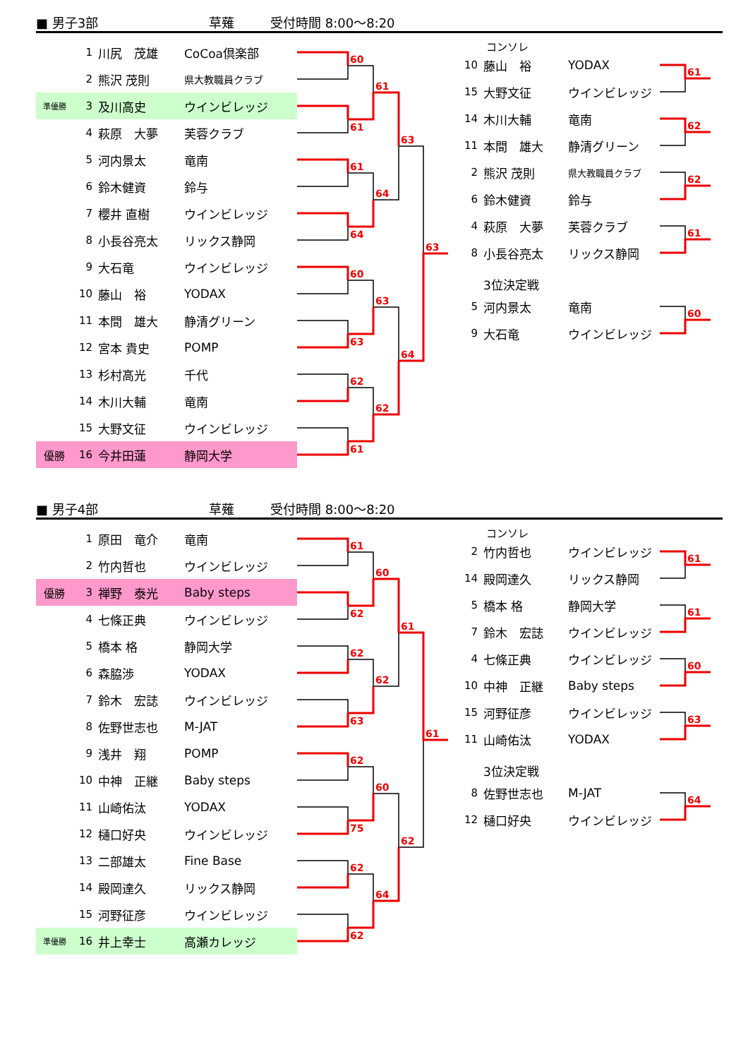■ 男子3部 草薙 受付時間 8:00～8:20
| | 1 | 川尻 茂雄 | CoCoa倶楽部 |
| | 2 | 熊沢 茂則 | 県大教職員クラブ |
| 準優勝 | 3 | 及川高史 | ウインビレッジ |
| | 4 | 萩原 大夢 | 芙蓉クラブ |
| | 5 | 河内景太 | 竜南 |
| | 6 | 鈴木健資 | 鈴与 |
| | 7 | 櫻井 直樹 | ウインビレッジ |
| | 8 | 小長谷亮太 | リックス静岡 |
| | 9 | 大石竜 | ウインビレッジ |
| | 10 | 藤山 裕 | YODAX |
| | 11 | 本間 雄大 | 静清グリーン |
| | 12 | 宮本 貴史 | POMP |
| | 13 | 杉村高光 | 千代 |
| | 14 | 木川大輔 | 竜南 |
| | 15 | 大野文征 | ウインビレッジ |
| 優勝 | 16 | 今井田蓮 | 静岡大学 |
60
61
61
64
60
63
62
61
61
64
63
62
63
64
63
コンソレ
| 10 | 藤山 裕 | YODAX |
| 15 | 大野文征 | ウインビレッジ |
| 14 | 木川大輔 | 竜南 |
| 11 | 本間 雄大 | 静清グリーン |
| 2 | 熊沢 茂則 | 県大教職員クラブ |
| 6 | 鈴木健資 | 鈴与 |
| 4 | 萩原 大夢 | 芙蓉クラブ |
| 8 | 小長谷亮太 | リックス静岡 |
| | 3位決定戦 | |
| 5 | 河内景太 | 竜南 |
| 9 | 大石竜 | ウインビレッジ |
61
62
62
61
60
■ 男子4部 草薙 受付時間 8:00～8:20
| | 1 | 原田 竜介 | 竜南 |
| | 2 | 竹内哲也 | ウインビレッジ |
| 優勝 | 3 | 禅野 泰光 | Baby steps |
| | 4 | 七條正典 | ウインビレッジ |
| | 5 | 橋本 格 | 静岡大学 |
| | 6 | 森脇渉 | YODAX |
| | 7 | 鈴木 宏誌 | ウインビレッジ |
| | 8 | 佐野世志也 | M-JAT |
| | 9 | 浅井 翔 | POMP |
| | 10 | 中神 正継 | Baby steps |
| | 11 | 山崎佑汰 | YODAX |
| | 12 | 樋口好央 | ウインビレッジ |
| | 13 | 二部雄太 | Fine Base |
| | 14 | 殿岡達久 | リックス静岡 |
| | 15 | 河野征彦 | ウインビレッジ |
| 準優勝 | 16 | 井上幸士 | 高瀬カレッジ |
61
62
62
63
62
75
62
62
60
62
60
64
61
62
61
コンソレ
| 2 | 竹内哲也 | ウインビレッジ |
| 14 | 殿岡達久 | リックス静岡 |
| 5 | 橋本 格 | 静岡大学 |
| 7 | 鈴木 宏誌 | ウインビレッジ |
| 4 | 七條正典 | ウインビレッジ |
| 10 | 中神 正継 | Baby steps |
| 15 | 河野征彦 | ウインビレッジ |
| 11 | 山崎佑汰 | YODAX |
| | 3位決定戦 | |
| 8 | 佐野世志也 | M-JAT |
| 12 | 樋口好央 | ウインビレッジ |
61
61
60
63
64